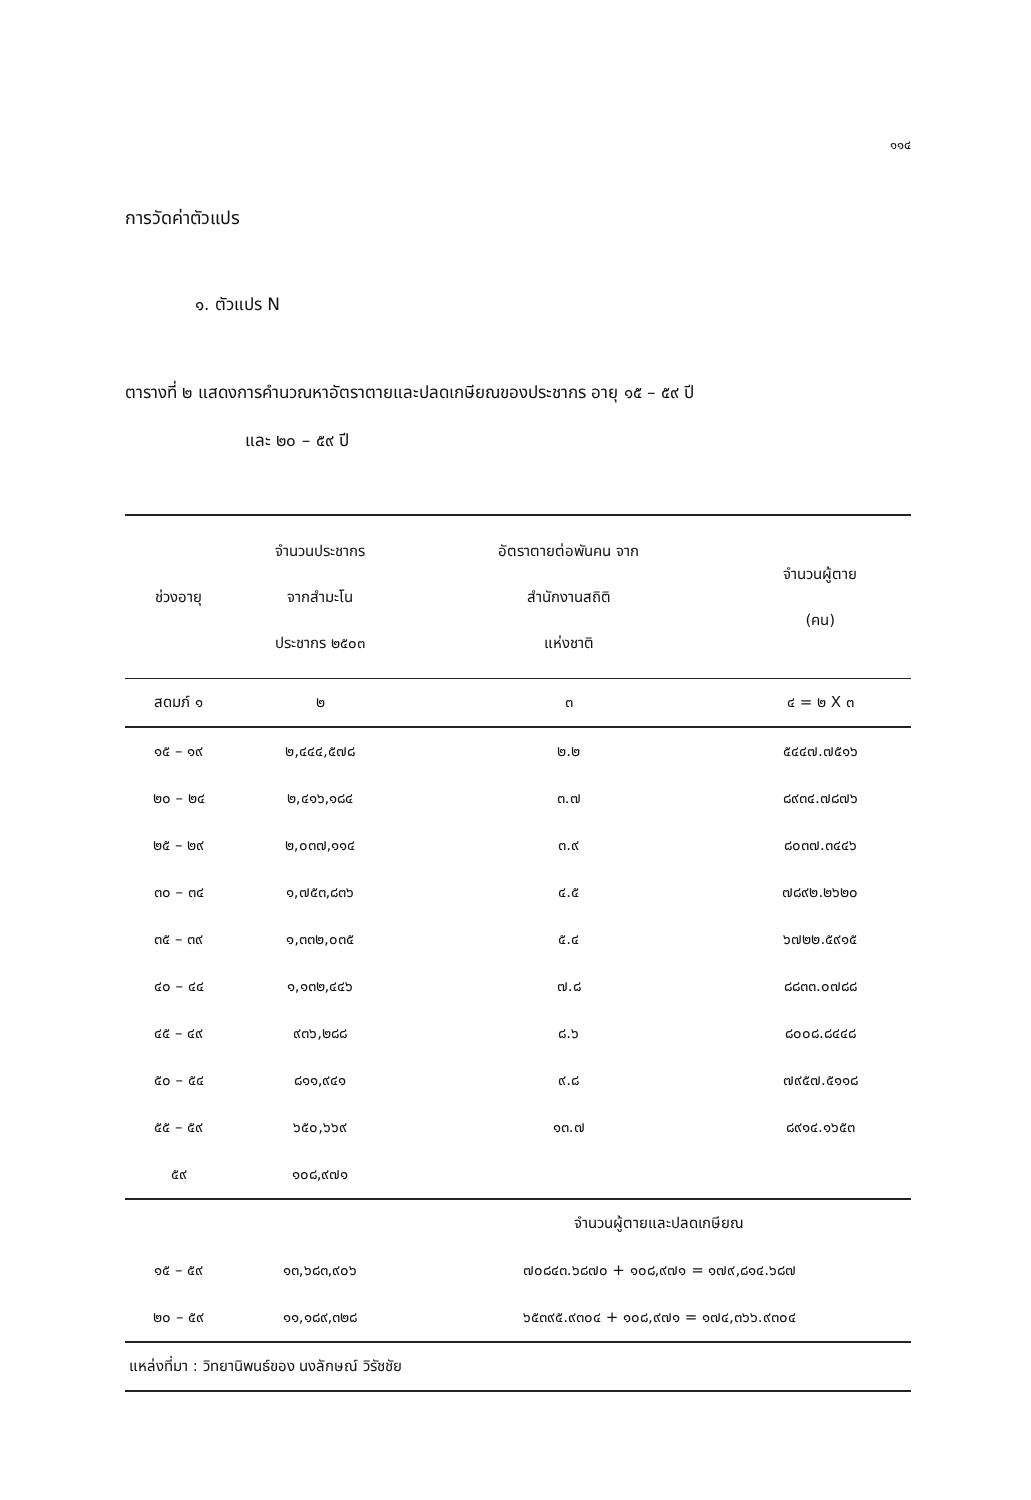๑๑๔
การวัดค่าตัวแปร
๑. ตัวแปร N
ตารางที่ ๒ แสดงการคำนวณหาอัตราตายและปลดเกษียณของประชากร อายุ ๑๕ – ๕๙ ปี
และ ๒๐ – ๕๙ ปี
| ช่วงอายุ | จำนวนประชากร จากสำมะโน ประชากร ๒๕๐๓ | อัตราตายต่อพันคน จาก สำนักงานสถิติ แห่งชาติ | จำนวนผู้ตาย (คน) |
| --- | --- | --- | --- |
| สดมภ์ ๑ | ๒ | ๓ | ๔ = ๒ X ๓ |
| ๑๕ – ๑๙ | ๒,๔๔๔,๕๗๘ | ๒.๒ | ๕๔๔๗.๗๕๑๖ |
| ๒๐ – ๒๔ | ๒,๔๑๖,๑๘๔ | ๓.๗ | ๘๙๓๔.๗๘๗๖ |
| ๒๕ – ๒๙ | ๒,๐๓๗,๑๑๔ | ๓.๙ | ๘๐๓๗.๓๔๔๖ |
| ๓๐ – ๓๔ | ๑,๗๕๓,๘๓๖ | ๔.๕ | ๗๘๙๒.๒๖๒๐ |
| ๓๕ – ๓๙ | ๑,๓๓๒,๐๓๕ | ๕.๔ | ๖๗๒๒.๕๙๑๕ |
| ๔๐ – ๔๔ | ๑,๑๓๒,๔๔๖ | ๗.๘ | ๘๘๓๓.๐๗๘๘ |
| ๔๕ – ๔๙ | ๙๓๖,๒๘๘ | ๘.๖ | ๘๐๐๘.๘๔๔๘ |
| ๕๐ – ๕๔ | ๘๑๑,๙๔๑ | ๙.๘ | ๗๙๕๗.๕๑๑๘ |
| ๕๕ – ๕๙ | ๖๕๐,๖๖๙ | ๑๓.๗ | ๘๙๑๔.๑๖๕๓ |
| ๕๙ | ๑๐๘,๙๗๑ | | |
| | | จำนวนผู้ตายและปลดเกษียณ | |
| ๑๕ – ๕๙ | ๑๓,๖๘๓,๙๐๖ | ๗๐๘๔๓.๖๘๗๐ + ๑๐๘,๙๗๑ = ๑๗๙,๘๑๔.๖๘๗ | |
| ๒๐ – ๕๙ | ๑๑,๑๘๙,๓๒๘ | ๖๕๓๙๕.๙๓๐๔ + ๑๐๘,๙๗๑ = ๑๗๔,๓๖๖.๙๓๐๔ | |
| แหล่งที่มา : วิทยานิพนธ์ของ นงลักษณ์ วิรัชชัย | | | |